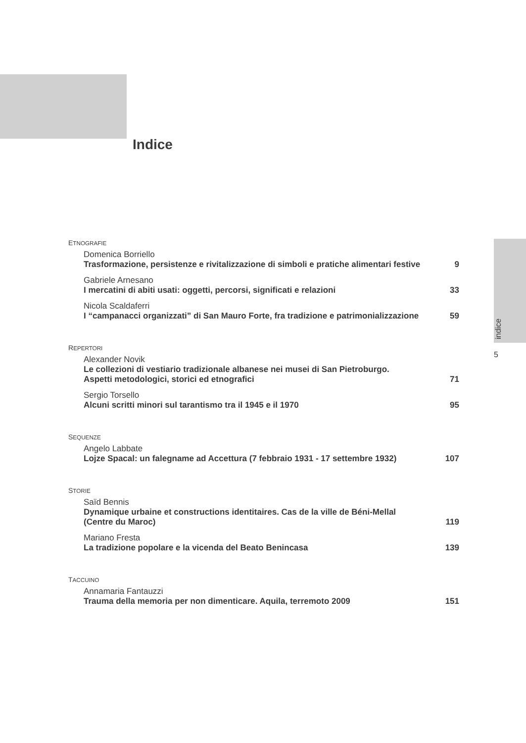Indice
indice
5
ETNOGRAFIE
Domenica Borriello
Trasformazione, persistenze e rivitalizzazione di simboli e pratiche alimentari festive
9
Gabriele Arnesano
I mercatini di abiti usati: oggetti, percorsi, significati e relazioni
33
Nicola Scaldaferri
I “campanacci organizzati” di San Mauro Forte, fra tradizione e patrimonializzazione
59
REPERTORI
Alexander Novik
Le collezioni di vestiario tradizionale albanese nei musei di San Pietroburgo.
Aspetti metodologici, storici ed etnografici
71
Sergio Torsello
Alcuni scritti minori sul tarantismo tra il 1945 e il 1970
95
SEQUENZE
Angelo Labbate
Lojze Spacal: un falegname ad Accettura (7 febbraio 1931 - 17 settembre 1932)
107
STORIE
Saïd Bennis
Dynamique urbaine et constructions identitaires. Cas de la ville de Béni-Mellal
(Centre du Maroc)
119
Mariano Fresta
La tradizione popolare e la vicenda del Beato Benincasa
139
TACCUINO
Annamaria Fantauzzi
Trauma della memoria per non dimenticare. Aquila, terremoto 2009
151